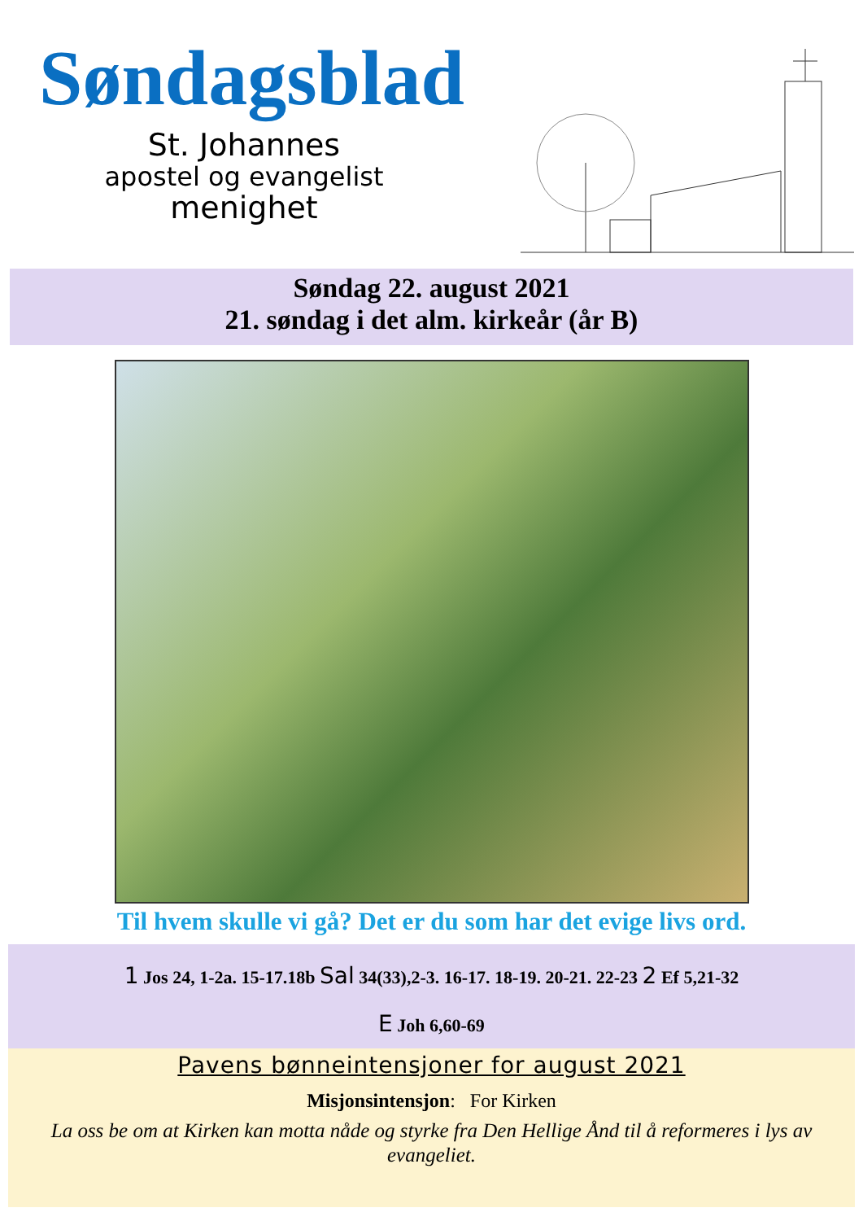Søndagsblad
St. Johannes
apostel og evangelist
menighet
Søndag 22. august 2021
21. søndag i det alm. kirkeår (år B)
Til hvem skulle vi gå? Det er du som har det evige livs ord.
1 Jos 24, 1-2a. 15-17.18b Sal 34(33),2-3. 16-17. 18-19. 20-21. 22-23 2 Ef 5,21-32
E Joh 6,60-69
Pavens bønneintensjoner for august 2021
Misjonsintensjon: For Kirken
La oss be om at Kirken kan motta nåde og styrke fra Den Hellige Ånd til å reformeres i lys av evangeliet.